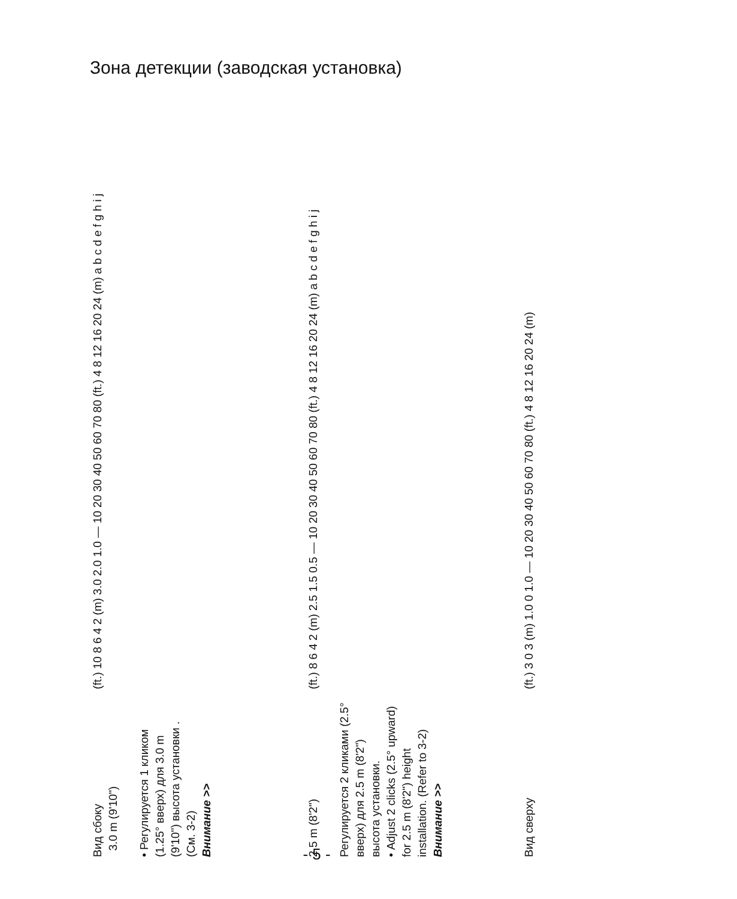Зона детекции (заводская установка)
Вид сбоку
3.0 m (9'10")
• Регулируется 1 кликом (1.25° вверх) для 3.0 m (9'10") высота установки . (См. 3-2)
Внимание >>
(ft.) 10 8 6 4 2 (m) 3.0 2.0 1.0 — 10 20 30 40 50 60 70 80 (ft.) 4 8 12 16 20 24 (m) a b c d e f g h i j
2.5 m (8'2")
Регулируется 2 кликами (2.5° вверх) для 2.5 m (8'2") высота установки.
• Adjust 2 clicks (2.5° upward) for 2.5 m (8'2") height installation. (Refer to 3-2)
Внимание >>
(ft.) 8 6 4 2 (m) 2.5 1.5 0.5 — 10 20 30 40 50 60 70 80 (ft.) 4 8 12 16 20 24 (m) a b c d e f g h i j
Вид сверху
(ft.) 3 0 3 (m) 1.0 0 1.0 — 10 20 30 40 50 60 70 80 (ft.) 4 8 12 16 20 24 (m)
- 5 -